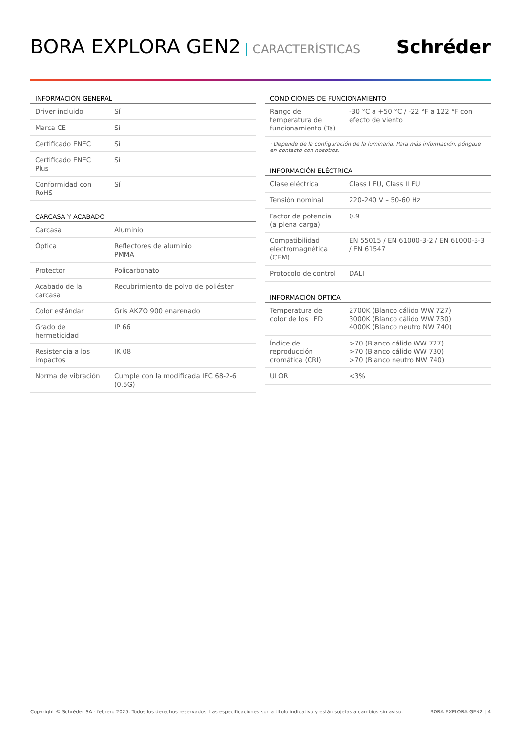BORA EXPLORA GEN2 CARACTERÍSTICAS
Schréder
INFORMACIÓN GENERAL
| Driver incluido | Sí |
| Marca CE | Sí |
| Certificado ENEC | Sí |
| Certificado ENEC Plus | Sí |
| Conformidad con RoHS | Sí |
CARCASA Y ACABADO
| Carcasa | Aluminio |
| Óptica | Reflectores de aluminio PMMA |
| Protector | Policarbonato |
| Acabado de la carcasa | Recubrimiento de polvo de poliéster |
| Color estándar | Gris AKZO 900 enarenado |
| Grado de hermeticidad | IP 66 |
| Resistencia a los impactos | IK 08 |
| Norma de vibración | Cumple con la modificada IEC 68-2-6 (0.5G) |
CONDICIONES DE FUNCIONAMIENTO
| Rango de temperatura de funcionamiento (Ta) | -30 °C a +50 °C / -22 °F a 122 °F con efecto de viento |
· Depende de la configuración de la luminaria. Para más información, póngase en contacto con nosotros.
INFORMACIÓN ELÉCTRICA
| Clase eléctrica | Class I EU, Class II EU |
| Tensión nominal | 220-240 V – 50-60 Hz |
| Factor de potencia (a plena carga) | 0.9 |
| Compatibilidad electromagnética (CEM) | EN 55015 / EN 61000-3-2 / EN 61000-3-3 / EN 61547 |
| Protocolo de control | DALI |
INFORMACIÓN ÓPTICA
| Temperatura de color de los LED | 2700K (Blanco cálido WW 727) 3000K (Blanco cálido WW 730) 4000K (Blanco neutro NW 740) |
| Índice de reproducción cromática (CRI) | >70 (Blanco cálido WW 727) >70 (Blanco cálido WW 730) >70 (Blanco neutro NW 740) |
| ULOR | <3% |
Copyright © Schréder SA - febrero 2025. Todos los derechos reservados. Las especificaciones son a título indicativo y están sujetas a cambios sin aviso. BORA EXPLORA GEN2 | 4